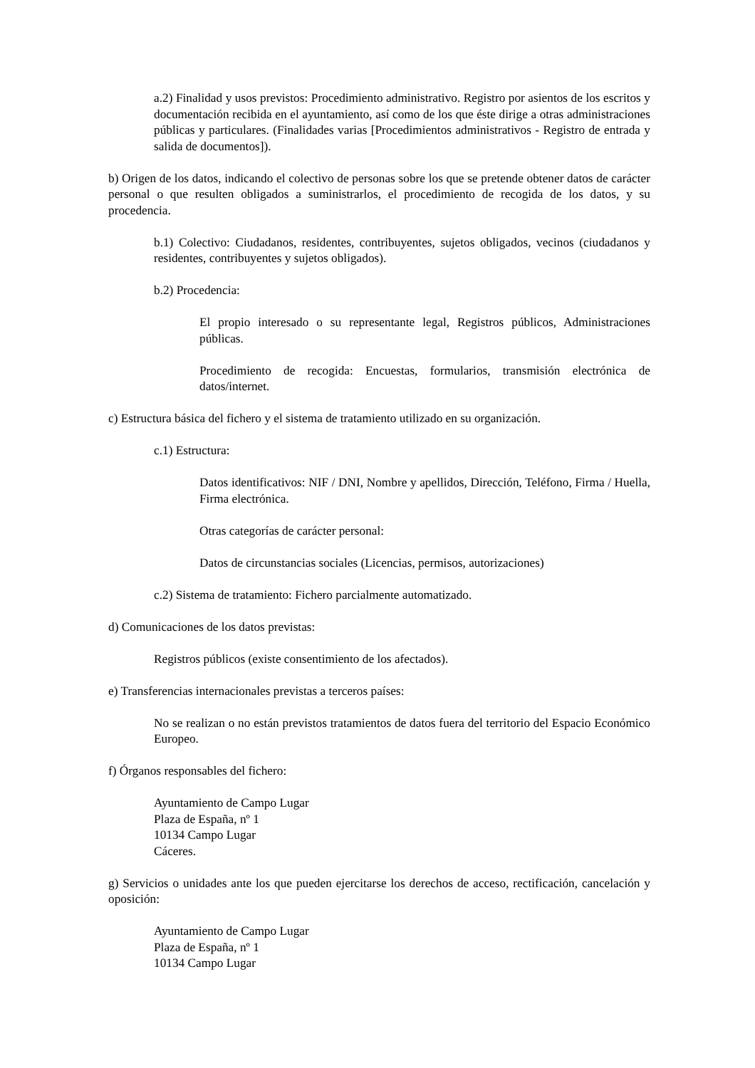a.2) Finalidad y usos previstos: Procedimiento administrativo. Registro por asientos de los escritos y documentación recibida en el ayuntamiento, así como de los que éste dirige a otras administraciones públicas y particulares. (Finalidades varias [Procedimientos administrativos - Registro de entrada y salida de documentos]).
b) Origen de los datos, indicando el colectivo de personas sobre los que se pretende obtener datos de carácter personal o que resulten obligados a suministrarlos, el procedimiento de recogida de los datos, y su procedencia.
b.1) Colectivo: Ciudadanos, residentes, contribuyentes, sujetos obligados, vecinos (ciudadanos y residentes, contribuyentes y sujetos obligados).
b.2) Procedencia:
El propio interesado o su representante legal, Registros públicos, Administraciones públicas.
Procedimiento de recogida: Encuestas, formularios, transmisión electrónica de datos/internet.
c) Estructura básica del fichero y el sistema de tratamiento utilizado en su organización.
c.1) Estructura:
Datos identificativos: NIF / DNI, Nombre y apellidos, Dirección, Teléfono, Firma / Huella, Firma electrónica.
Otras categorías de carácter personal:
Datos de circunstancias sociales (Licencias, permisos, autorizaciones)
c.2) Sistema de tratamiento: Fichero parcialmente automatizado.
d) Comunicaciones de los datos previstas:
Registros públicos (existe consentimiento de los afectados).
e) Transferencias internacionales previstas a terceros países:
No se realizan o no están previstos tratamientos de datos fuera del territorio del Espacio Económico Europeo.
f) Órganos responsables del fichero:
Ayuntamiento de Campo Lugar
Plaza de España, nº 1
10134 Campo Lugar
Cáceres.
g) Servicios o unidades ante los que pueden ejercitarse los derechos de acceso, rectificación, cancelación y oposición:
Ayuntamiento de Campo Lugar
Plaza de España, nº 1
10134 Campo Lugar